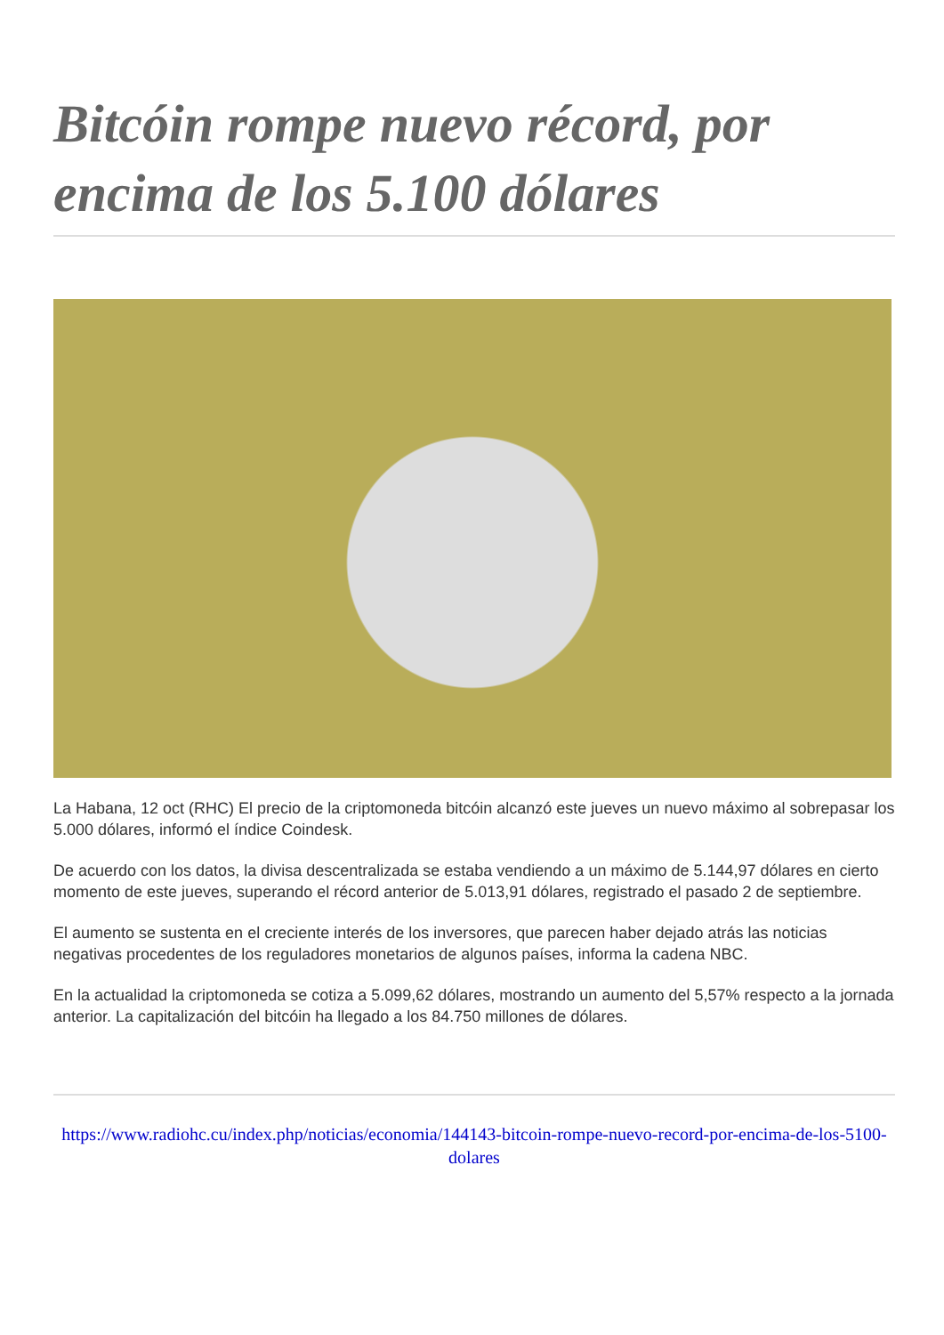Bitcóin rompe nuevo récord, por encima de los 5.100 dólares
La Habana, 12 oct (RHC) El precio de la criptomoneda bitcóin alcanzó este jueves un nuevo máximo al sobrepasar los 5.000 dólares, informó el índice Coindesk.
De acuerdo con los datos, la divisa descentralizada se estaba vendiendo a un máximo de 5.144,97 dólares en cierto momento de este jueves, superando el récord anterior de 5.013,91 dólares, registrado el pasado 2 de septiembre.
El aumento se sustenta en el creciente interés de los inversores, que parecen haber dejado atrás las noticias negativas procedentes de los reguladores monetarios de algunos países, informa la cadena NBC.
En la actualidad la criptomoneda se cotiza a 5.099,62 dólares, mostrando un aumento del 5,57% respecto a la jornada anterior. La capitalización del bitcóin ha llegado a los 84.750 millones de dólares.
https://www.radiohc.cu/index.php/noticias/economia/144143-bitcoin-rompe-nuevo-record-por-encima-de-los-5100-dolares